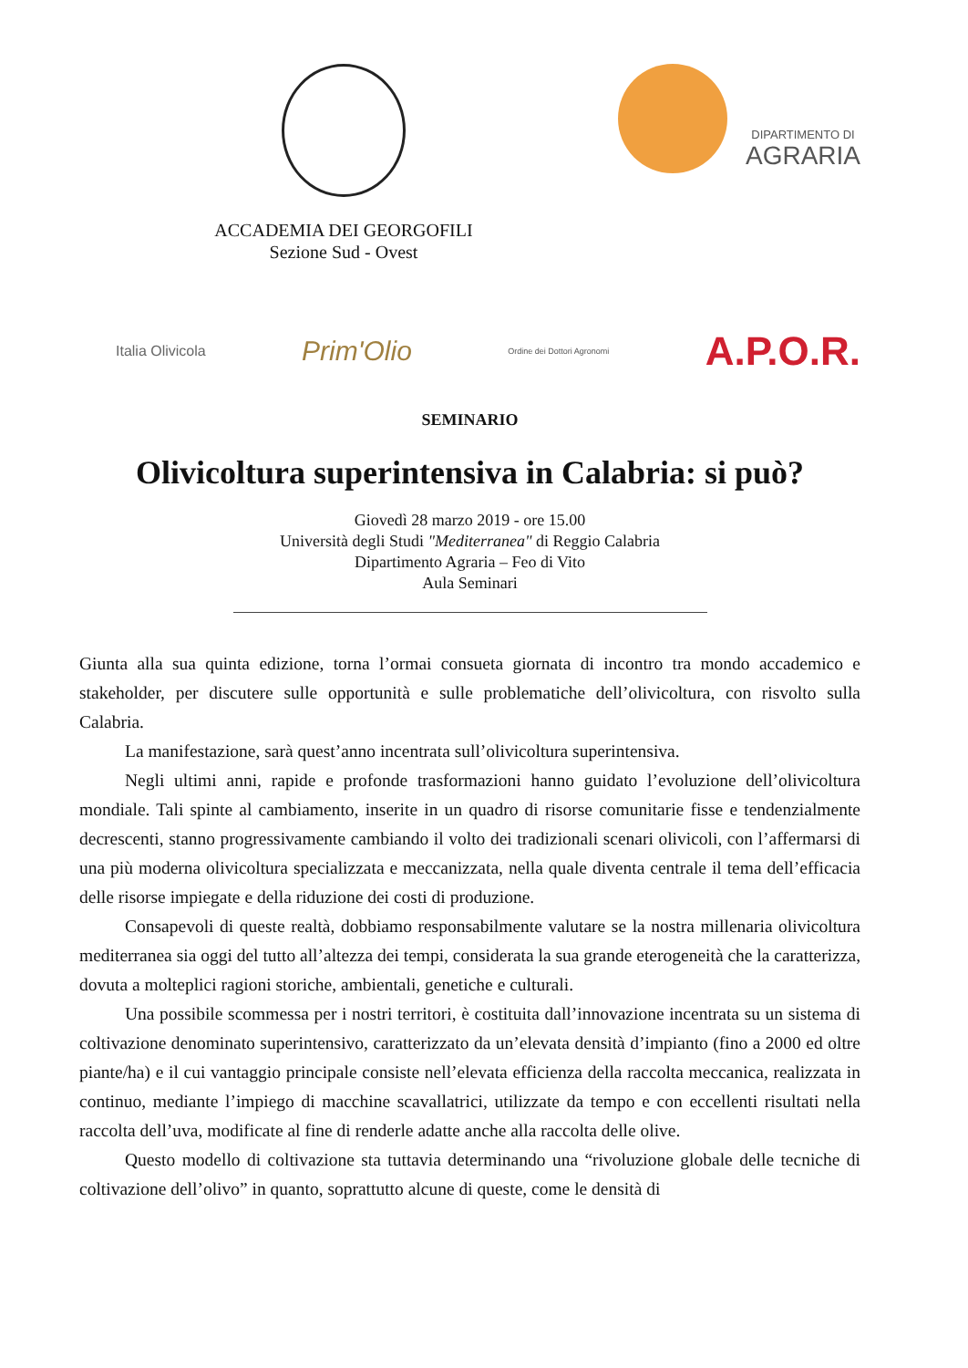ACCADEMIA DEI GEORGOFILI
Sezione Sud - Ovest
DIPARTIMENTO DI
AGRARIA
Italia Olivicola Prim'Olio Ordine dei Dottori Agronomi A.P.O.R.
SEMINARIO
Olivicoltura superintensiva in Calabria: si può?
Giovedì 28 marzo 2019 - ore 15.00
Università degli Studi "Mediterranea" di Reggio Calabria
Dipartimento Agraria – Feo di Vito
Aula Seminari
Giunta alla sua quinta edizione, torna l’ormai consueta giornata di incontro tra mondo accademico e stakeholder, per discutere sulle opportunità e sulle problematiche dell’olivicoltura, con risvolto sulla Calabria.
La manifestazione, sarà quest’anno incentrata sull’olivicoltura superintensiva.
Negli ultimi anni, rapide e profonde trasformazioni hanno guidato l’evoluzione dell’olivicoltura mondiale. Tali spinte al cambiamento, inserite in un quadro di risorse comunitarie fisse e tendenzialmente decrescenti, stanno progressivamente cambiando il volto dei tradizionali scenari olivicoli, con l’affermarsi di una più moderna olivicoltura specializzata e meccanizzata, nella quale diventa centrale il tema dell’efficacia delle risorse impiegate e della riduzione dei costi di produzione.
Consapevoli di queste realtà, dobbiamo responsabilmente valutare se la nostra millenaria olivicoltura mediterranea sia oggi del tutto all’altezza dei tempi, considerata la sua grande eterogeneità che la caratterizza, dovuta a molteplici ragioni storiche, ambientali, genetiche e culturali.
Una possibile scommessa per i nostri territori, è costituita dall’innovazione incentrata su un sistema di coltivazione denominato superintensivo, caratterizzato da un’elevata densità d’impianto (fino a 2000 ed oltre piante/ha) e il cui vantaggio principale consiste nell’elevata efficienza della raccolta meccanica, realizzata in continuo, mediante l’impiego di macchine scavallatrici, utilizzate da tempo e con eccellenti risultati nella raccolta dell’uva, modificate al fine di renderle adatte anche alla raccolta delle olive.
Questo modello di coltivazione sta tuttavia determinando una “rivoluzione globale delle tecniche di coltivazione dell’olivo” in quanto, soprattutto alcune di queste, come le densità di